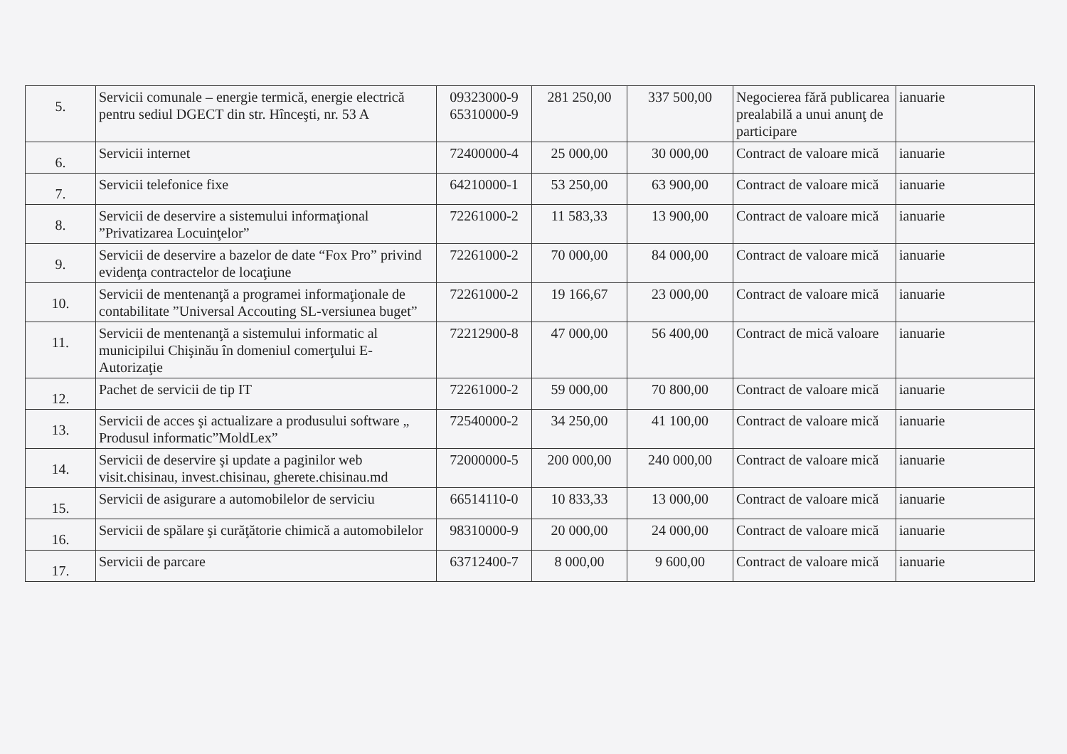| 5. | Servicii comunale – energie termică, energie electrică pentru sediul DGECT din str. Hînceşti, nr. 53 A | 09323000-9 65310000-9 | 281 250,00 | 337 500,00 | Negocierea fără publicarea prealabilă a unui anunţ de participare | ianuarie |
| 6. | Servicii internet | 72400000-4 | 25 000,00 | 30 000,00 | Contract de valoare mică | ianuarie |
| 7. | Servicii telefonice fixe | 64210000-1 | 53 250,00 | 63 900,00 | Contract de valoare mică | ianuarie |
| 8. | Servicii de deservire a sistemului informaţional ”Privatizarea Locuinţelor” | 72261000-2 | 11 583,33 | 13 900,00 | Contract de valoare mică | ianuarie |
| 9. | Servicii de deservire a bazelor de date “Fox Pro” privind evidenţa contractelor de locaţiune | 72261000-2 | 70 000,00 | 84 000,00 | Contract de valoare mică | ianuarie |
| 10. | Servicii de mentenanţă a programei informaţionale de contabilitate ”Universal Accouting SL-versiunea buget” | 72261000-2 | 19 166,67 | 23 000,00 | Contract de valoare mică | ianuarie |
| 11. | Servicii de mentenanţă a sistemului informatic al municipilui Chişinău în domeniul comerţului E-Autorizaţie | 72212900-8 | 47 000,00 | 56 400,00 | Contract de mică valoare | ianuarie |
| 12. | Pachet de servicii de tip IT | 72261000-2 | 59 000,00 | 70 800,00 | Contract de valoare mică | ianuarie |
| 13. | Servicii de acces şi actualizare a produsului software „ Produsul informatic”MoldLex” | 72540000-2 | 34 250,00 | 41 100,00 | Contract de valoare mică | ianuarie |
| 14. | Servicii de deservire şi update a paginilor web visit.chisinau, invest.chisinau, gherete.chisinau.md | 72000000-5 | 200 000,00 | 240 000,00 | Contract de valoare mică | ianuarie |
| 15. | Servicii de asigurare a automobilelor de serviciu | 66514110-0 | 10 833,33 | 13 000,00 | Contract de valoare mică | ianuarie |
| 16. | Servicii de spălare şi curăţătorie chimică a automobilelor | 98310000-9 | 20 000,00 | 24 000,00 | Contract de valoare mică | ianuarie |
| 17. | Servicii de parcare | 63712400-7 | 8 000,00 | 9 600,00 | Contract de valoare mică | ianuarie |